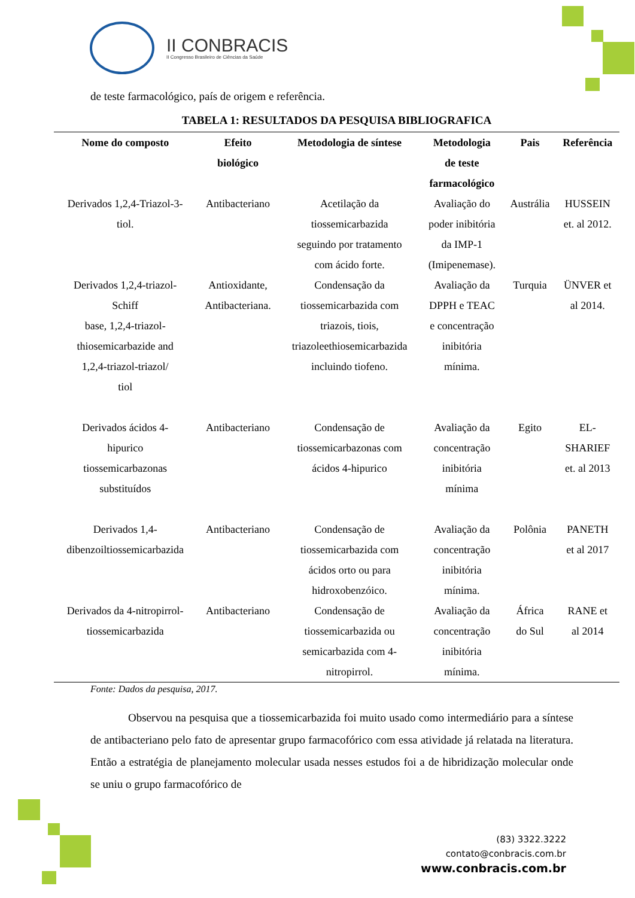II CONBRACIS
II Congresso Brasileiro de Ciências da Saúde
de teste farmacológico, país de origem e referência.
TABELA 1: RESULTADOS DA PESQUISA BIBLIOGRAFICA
| Nome do composto | Efeito biológico | Metodologia de síntese | Metodologia de teste farmacológico | Pais | Referência |
| --- | --- | --- | --- | --- | --- |
| Derivados 1,2,4-Triazol-3- tiol. | Antibacteriano | Acetilação da tiossemicarbazida seguindo por tratamento com ácido forte. | Avaliação do poder inibitória da IMP-1 (Imipenemase). | Austrália | HUSSEIN et. al 2012. |
| Derivados 1,2,4-triazol- Schiff base, 1,2,4-triazol- thiosemicarbazide and 1,2,4-triazol-triazol/ tiol | Antioxidante, Antibacteriana. | Condensação da tiossemicarbazida com triazois, tiois, triazoleethiosemicarbazida incluindo tiofeno. | Avaliação da DPPH e TEAC e concentração inibitória mínima. | Turquia | ÜNVER et al 2014. |
| Derivados ácidos 4- hipurico tiossemicarbazonas substituídos | Antibacteriano | Condensação de tiossemicarbazonas com ácidos 4-hipurico | Avaliação da concentração inibitória mínima | Egito | EL- SHARIEF et. al 2013 |
| Derivados 1,4- dibenzoiltiossemicarbazida | Antibacteriano | Condensação de tiossemicarbazida com ácidos orto ou para hidroxobenzóico. | Avaliação da concentração inibitória mínima. | Polônia | PANETH et al 2017 |
| Derivados da 4-nitropirrol- tiossemicarbazida | Antibacteriano | Condensação de tiossemicarbazida ou semicarbazida com 4- nitropirrol. | Avaliação da concentração inibitória mínima. | África do Sul | RANE et al 2014 |
Fonte: Dados da pesquisa, 2017.
Observou na pesquisa que a tiossemicarbazida foi muito usado como intermediário para a síntese de antibacteriano pelo fato de apresentar grupo farmacofórico com essa atividade já relatada na literatura. Então a estratégia de planejamento molecular usada nesses estudos foi a de hibridização molecular onde se uniu o grupo farmacofórico de
(83) 3322.3222
contato@conbracis.com.br
www.conbracis.com.br